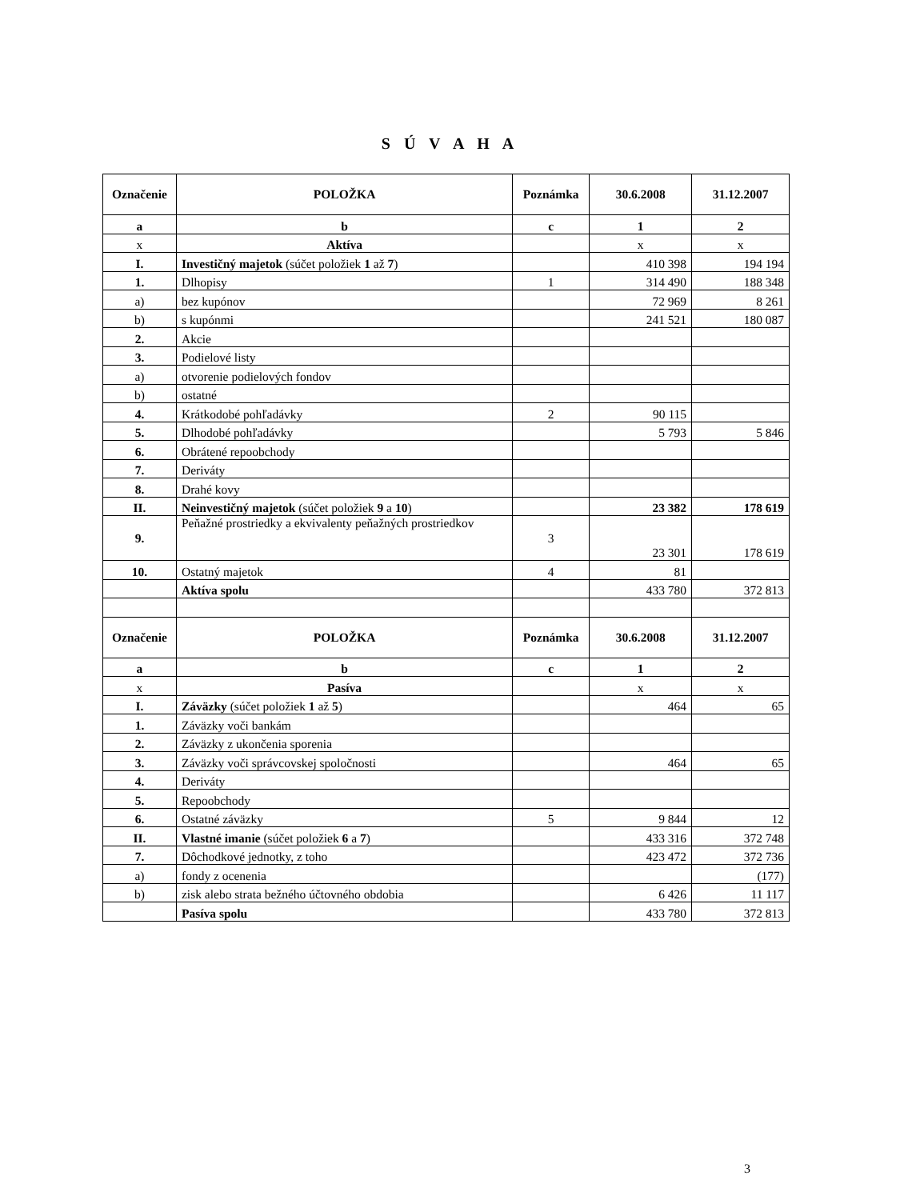S Ú V A H A
| Označenie | POLOŽKA | Poznámka | 30.6.2008 | 31.12.2007 |
| --- | --- | --- | --- | --- |
| a | b | c | 1 | 2 |
| x | Aktíva | | x | x |
| I. | Investičný majetok (súčet položiek 1 až 7 ) | | 410 398 | 194 194 |
| 1. | Dlhopisy | 1 | 314 490 | 188 348 |
| a) | bez kupónov | | 72 969 | 8 261 |
| b) | s kupónmi | | 241 521 | 180 087 |
| 2. | Akcie | | | |
| 3. | Podielové listy | | | |
| a) | otvorenie podielových fondov | | | |
| b) | ostatné | | | |
| 4. | Krátkodobé pohľadávky | 2 | 90 115 | |
| 5. | Dlhodobé pohľadávky | | 5 793 | 5 846 |
| 6. | Obrátené repoobchody | | | |
| 7. | Deriváty | | | |
| 8. | Drahé kovy | | | |
| II. | Neinvestičný majetok (súčet položiek 9 a 10 ) | | 23 382 | 178 619 |
| 9. | Peňažné prostriedky a ekvivalenty peňažných prostriedkov | 3 | 23 301 | 178 619 |
| 10. | Ostatný majetok | 4 | 81 | |
| | Aktíva spolu | | 433 780 | 372 813 |
| Označenie | POLOŽKA | Poznámka | 30.6.2008 | 31.12.2007 |
| a | b | c | 1 | 2 |
| x | Pasíva | | x | x |
| I. | Záväzky (súčet položiek 1 až 5 ) | | 464 | 65 |
| 1. | Záväzky voči bankám | | | |
| 2. | Záväzky z ukončenia sporenia | | | |
| 3. | Záväzky voči správcovskej spoločnosti | | 464 | 65 |
| 4. | Deriváty | | | |
| 5. | Repoobchody | | | |
| 6. | Ostatné záväzky | 5 | 9 844 | 12 |
| II. | Vlastné imanie (súčet položiek 6 a 7 ) | | 433 316 | 372 748 |
| 7. | Dôchodkové jednotky, z toho | | 423 472 | 372 736 |
| a) | fondy z ocenenia | | | (177) |
| b) | zisk alebo strata bežného účtovného obdobia | | 6 426 | 11 117 |
| | Pasíva spolu | | 433 780 | 372 813 |
3